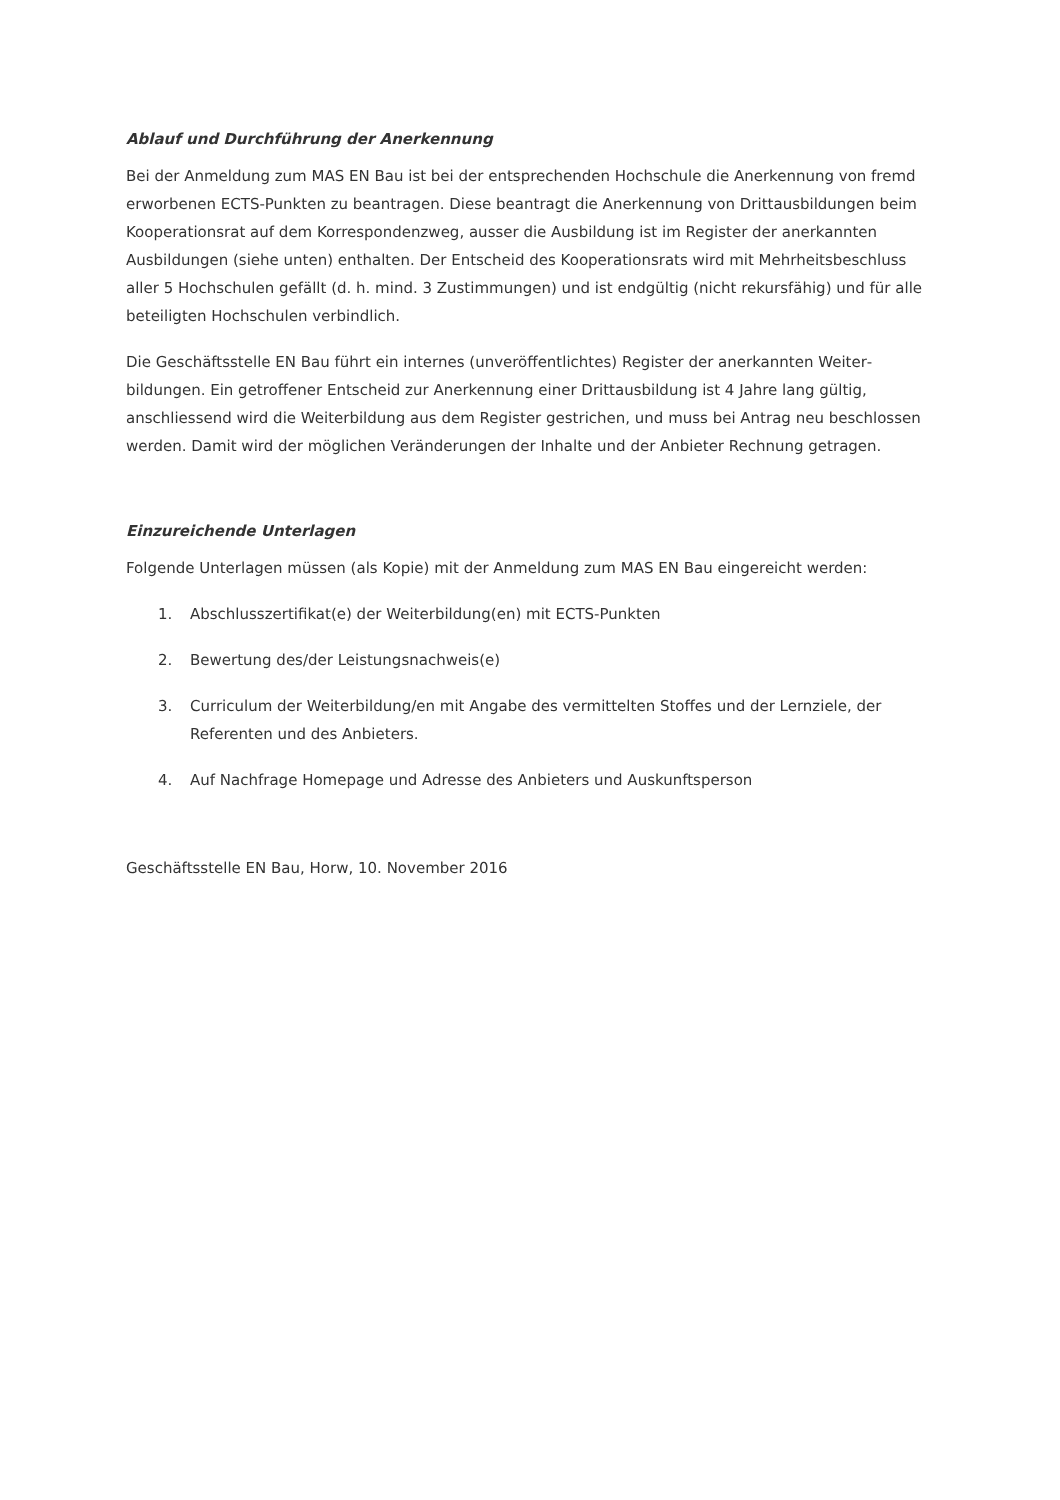Ablauf und Durchführung der Anerkennung
Bei der Anmeldung zum MAS EN Bau ist bei der entsprechenden Hochschule die Anerkennung von fremd erworbenen ECTS-Punkten zu beantragen. Diese beantragt die Anerkennung von Drittausbil­dungen beim Kooperationsrat auf dem Korrespondenzweg, ausser die Ausbildung ist im Register der anerkannten Ausbildungen (siehe unten) enthalten. Der Entscheid des Kooperationsrats wird mit Mehrheitsbeschluss aller 5 Hochschulen gefällt (d. h. mind. 3 Zustimmungen) und ist endgültig (nicht rekursfähig) und für alle beteiligten Hochschulen verbindlich.
Die Geschäftsstelle EN Bau führt ein internes (unveröffentlichtes) Register der anerkannten Weiter­bildungen. Ein getroffener Entscheid zur Anerkennung einer Drittausbildung ist 4 Jahre lang gültig, anschliessend wird die Weiterbildung aus dem Register gestrichen, und muss bei Antrag neu be­schlossen werden. Damit wird der möglichen Veränderungen der Inhalte und der Anbieter Rechnung getragen.
Einzureichende Unterlagen
Folgende Unterlagen müssen (als Kopie) mit der Anmeldung zum MAS EN Bau eingereicht werden:
1. Abschlusszertifikat(e) der Weiterbildung(en) mit ECTS-Punkten
2. Bewertung des/der Leistungsnachweis(e)
3. Curriculum der Weiterbildung/en mit Angabe des vermittelten Stoffes und der Lernziele, der Referenten und des Anbieters.
4. Auf Nachfrage Homepage und Adresse des Anbieters und Auskunftsperson
Geschäftsstelle EN Bau, Horw, 10. November 2016